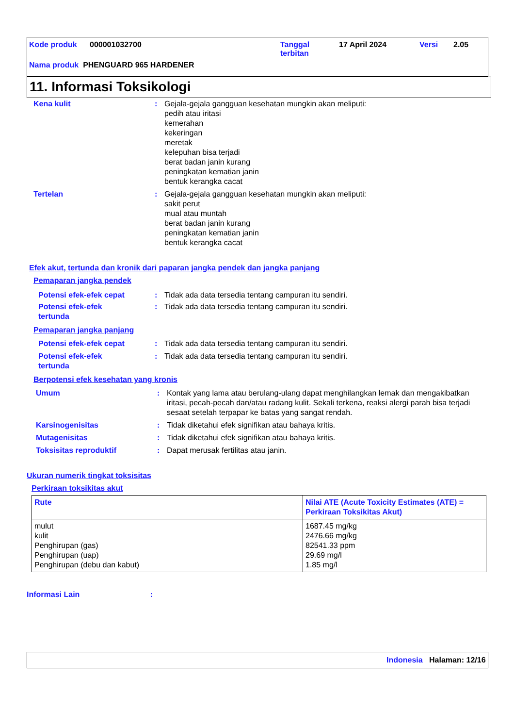Kode produk 000001032700 Tanggal
terbitan 17 April 2024 Versi 2.05
Nama produk PHENGUARD 965 HARDENER
11. Informasi Toksikologi
Kena kulit: Gejala-gejala gangguan kesehatan mungkin akan meliputi:
pedih atau iritasi
kemerahan
kekeringan
meretak
kelepuhan bisa terjadi
berat badan janin kurang
peningkatan kematian janin
bentuk kerangka cacat
Tertelan: Gejala-gejala gangguan kesehatan mungkin akan meliputi:
sakit perut
mual atau muntah
berat badan janin kurang
peningkatan kematian janin
bentuk kerangka cacat
Efek akut, tertunda dan kronik dari paparan jangka pendek dan jangka panjang
Pemaparan jangka pendek
Potensi efek-efek cepat: Tidak ada data tersedia tentang campuran itu sendiri.
Potensi efek-efek
tertunda: Tidak ada data tersedia tentang campuran itu sendiri.
Pemaparan jangka panjang
Potensi efek-efek cepat: Tidak ada data tersedia tentang campuran itu sendiri.
Potensi efek-efek
tertunda: Tidak ada data tersedia tentang campuran itu sendiri.
Berpotensi efek kesehatan yang kronis
Umum: Kontak yang lama atau berulang-ulang dapat menghilangkan lemak dan mengakibatkan iritasi, pecah-pecah dan/atau radang kulit. Sekali terkena, reaksi alergi parah bisa terjadi sesaat setelah terpapar ke batas yang sangat rendah.
Karsinogenisitas: Tidak diketahui efek signifikan atau bahaya kritis.
Mutagenisitas: Tidak diketahui efek signifikan atau bahaya kritis.
Toksisitas reproduktif: Dapat merusak fertilitas atau janin.
Ukuran numerik tingkat toksisitas
Perkiraan toksikitas akut
| Rute | Nilai ATE (Acute Toxicity Estimates (ATE) = Perkiraan Toksikitas Akut) |
| --- | --- |
| mulut kulit Penghirupan (gas) Penghirupan (uap) Penghirupan (debu dan kabut) | 1687.45 mg/kg 2476.66 mg/kg 82541.33 ppm 29.69 mg/l 1.85 mg/l |
Informasi Lain:
Indonesia Halaman: 12/16